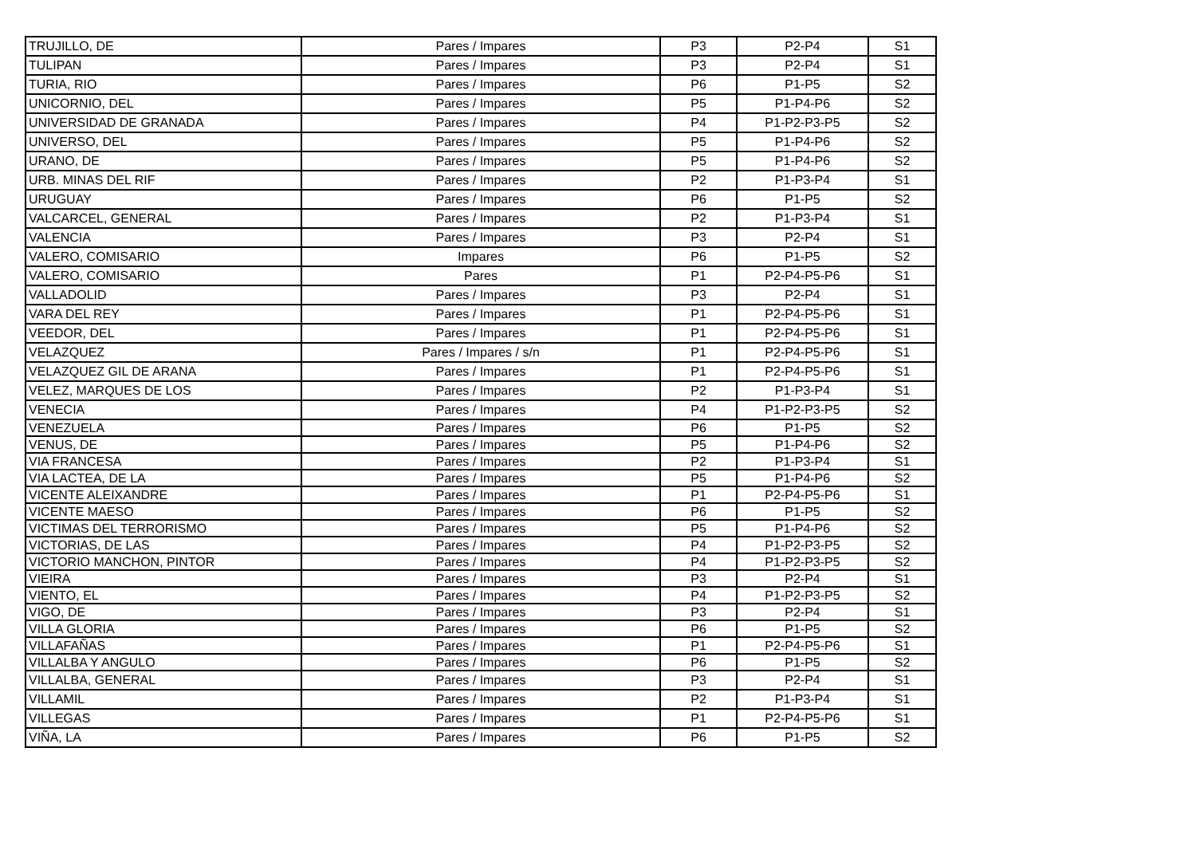| TRUJILLO, DE | Pares / Impares | P3 | P2-P4 | S1 |
| TULIPAN | Pares / Impares | P3 | P2-P4 | S1 |
| TURIA, RIO | Pares / Impares | P6 | P1-P5 | S2 |
| UNICORNIO, DEL | Pares / Impares | P5 | P1-P4-P6 | S2 |
| UNIVERSIDAD DE GRANADA | Pares / Impares | P4 | P1-P2-P3-P5 | S2 |
| UNIVERSO, DEL | Pares / Impares | P5 | P1-P4-P6 | S2 |
| URANO, DE | Pares / Impares | P5 | P1-P4-P6 | S2 |
| URB. MINAS DEL RIF | Pares / Impares | P2 | P1-P3-P4 | S1 |
| URUGUAY | Pares / Impares | P6 | P1-P5 | S2 |
| VALCARCEL, GENERAL | Pares / Impares | P2 | P1-P3-P4 | S1 |
| VALENCIA | Pares / Impares | P3 | P2-P4 | S1 |
| VALERO, COMISARIO | Impares | P6 | P1-P5 | S2 |
| VALERO, COMISARIO | Pares | P1 | P2-P4-P5-P6 | S1 |
| VALLADOLID | Pares / Impares | P3 | P2-P4 | S1 |
| VARA DEL REY | Pares / Impares | P1 | P2-P4-P5-P6 | S1 |
| VEEDOR, DEL | Pares / Impares | P1 | P2-P4-P5-P6 | S1 |
| VELAZQUEZ | Pares / Impares / s/n | P1 | P2-P4-P5-P6 | S1 |
| VELAZQUEZ GIL DE ARANA | Pares / Impares | P1 | P2-P4-P5-P6 | S1 |
| VELEZ, MARQUES DE LOS | Pares / Impares | P2 | P1-P3-P4 | S1 |
| VENECIA | Pares / Impares | P4 | P1-P2-P3-P5 | S2 |
| VENEZUELA | Pares / Impares | P6 | P1-P5 | S2 |
| VENUS, DE | Pares / Impares | P5 | P1-P4-P6 | S2 |
| VIA FRANCESA | Pares / Impares | P2 | P1-P3-P4 | S1 |
| VIA LACTEA, DE LA | Pares / Impares | P5 | P1-P4-P6 | S2 |
| VICENTE ALEIXANDRE | Pares / Impares | P1 | P2-P4-P5-P6 | S1 |
| VICENTE MAESO | Pares / Impares | P6 | P1-P5 | S2 |
| VICTIMAS DEL TERRORISMO | Pares / Impares | P5 | P1-P4-P6 | S2 |
| VICTORIAS, DE LAS | Pares / Impares | P4 | P1-P2-P3-P5 | S2 |
| VICTORIO MANCHON, PINTOR | Pares / Impares | P4 | P1-P2-P3-P5 | S2 |
| VIEIRA | Pares / Impares | P3 | P2-P4 | S1 |
| VIENTO, EL | Pares / Impares | P4 | P1-P2-P3-P5 | S2 |
| VIGO, DE | Pares / Impares | P3 | P2-P4 | S1 |
| VILLA GLORIA | Pares / Impares | P6 | P1-P5 | S2 |
| VILLAFAÑAS | Pares / Impares | P1 | P2-P4-P5-P6 | S1 |
| VILLALBA Y ANGULO | Pares / Impares | P6 | P1-P5 | S2 |
| VILLALBA, GENERAL | Pares / Impares | P3 | P2-P4 | S1 |
| VILLAMIL | Pares / Impares | P2 | P1-P3-P4 | S1 |
| VILLEGAS | Pares / Impares | P1 | P2-P4-P5-P6 | S1 |
| VIÑA, LA | Pares / Impares | P6 | P1-P5 | S2 |